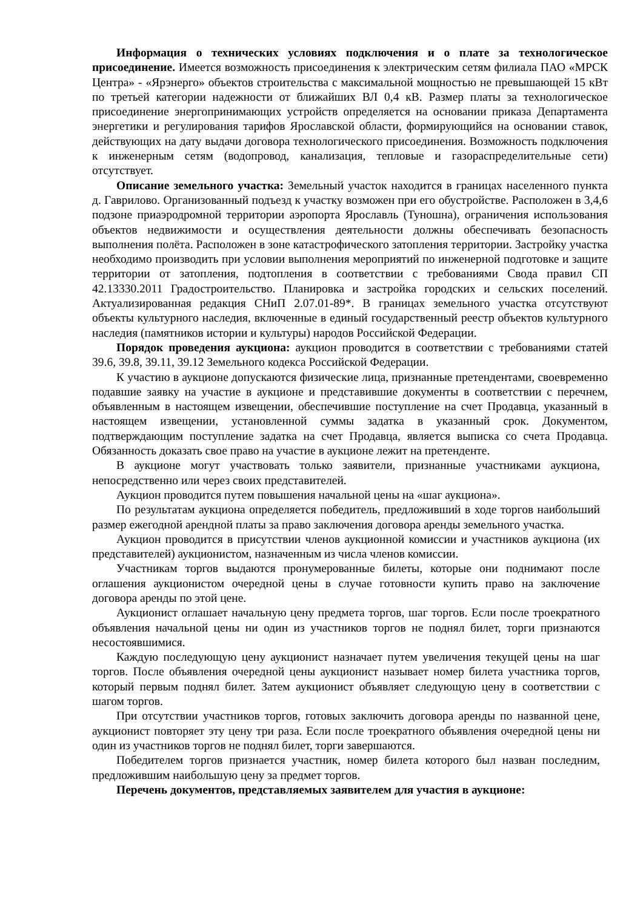Информация о технических условиях подключения и о плате за технологическое присоединение. Имеется возможность присоединения к электрическим сетям филиала ПАО «МРСК Центра» - «Ярэнерго» объектов строительства с максимальной мощностью не превышающей 15 кВт по третьей категории надежности от ближайших ВЛ 0,4 кВ. Размер платы за технологическое присоединение энергопринимающих устройств определяется на основании приказа Департамента энергетики и регулирования тарифов Ярославской области, формирующийся на основании ставок, действующих на дату выдачи договора технологического присоединения. Возможность подключения к инженерным сетям (водопровод, канализация, тепловые и газораспределительные сети) отсутствует.
Описание земельного участка: Земельный участок находится в границах населенного пункта д. Гаврилово. Организованный подъезд к участку возможен при его обустройстве. Расположен в 3,4,6 подзоне приаэродромной территории аэропорта Ярославль (Туношна), ограничения использования объектов недвижимости и осуществления деятельности должны обеспечивать безопасность выполнения полёта. Расположен в зоне катастрофического затопления территории. Застройку участка необходимо производить при условии выполнения мероприятий по инженерной подготовке и защите территории от затопления, подтопления в соответствии с требованиями Свода правил СП 42.13330.2011 Градостроительство. Планировка и застройка городских и сельских поселений. Актуализированная редакция СНиП 2.07.01-89*. В границах земельного участка отсутствуют объекты культурного наследия, включенные в единый государственный реестр объектов культурного наследия (памятников истории и культуры) народов Российской Федерации.
Порядок проведения аукциона: аукцион проводится в соответствии с требованиями статей 39.6, 39.8, 39.11, 39.12 Земельного кодекса Российской Федерации.
К участию в аукционе допускаются физические лица, признанные претендентами, своевременно подавшие заявку на участие в аукционе и представившие документы в соответствии с перечнем, объявленным в настоящем извещении, обеспечившие поступление на счет Продавца, указанный в настоящем извещении, установленной суммы задатка в указанный срок. Документом, подтверждающим поступление задатка на счет Продавца, является выписка со счета Продавца. Обязанность доказать свое право на участие в аукционе лежит на претенденте.
В аукционе могут участвовать только заявители, признанные участниками аукциона, непосредственно или через своих представителей.
Аукцион проводится путем повышения начальной цены на «шаг аукциона».
По результатам аукциона определяется победитель, предложивший в ходе торгов наибольший размер ежегодной арендной платы за право заключения договора аренды земельного участка.
Аукцион проводится в присутствии членов аукционной комиссии и участников аукциона (их представителей) аукционистом, назначенным из числа членов комиссии.
Участникам торгов выдаются пронумерованные билеты, которые они поднимают после оглашения аукционистом очередной цены в случае готовности купить право на заключение договора аренды по этой цене.
Аукционист оглашает начальную цену предмета торгов, шаг торгов. Если после троекратного объявления начальной цены ни один из участников торгов не поднял билет, торги признаются несостоявшимися.
Каждую последующую цену аукционист назначает путем увеличения текущей цены на шаг торгов. После объявления очередной цены аукционист называет номер билета участника торгов, который первым поднял билет. Затем аукционист объявляет следующую цену в соответствии с шагом торгов.
При отсутствии участников торгов, готовых заключить договора аренды по названной цене, аукционист повторяет эту цену три раза. Если после троекратного объявления очередной цены ни один из участников торгов не поднял билет, торги завершаются.
Победителем торгов признается участник, номер билета которого был назван последним, предложившим наибольшую цену за предмет торгов.
Перечень документов, представляемых заявителем для участия в аукционе: